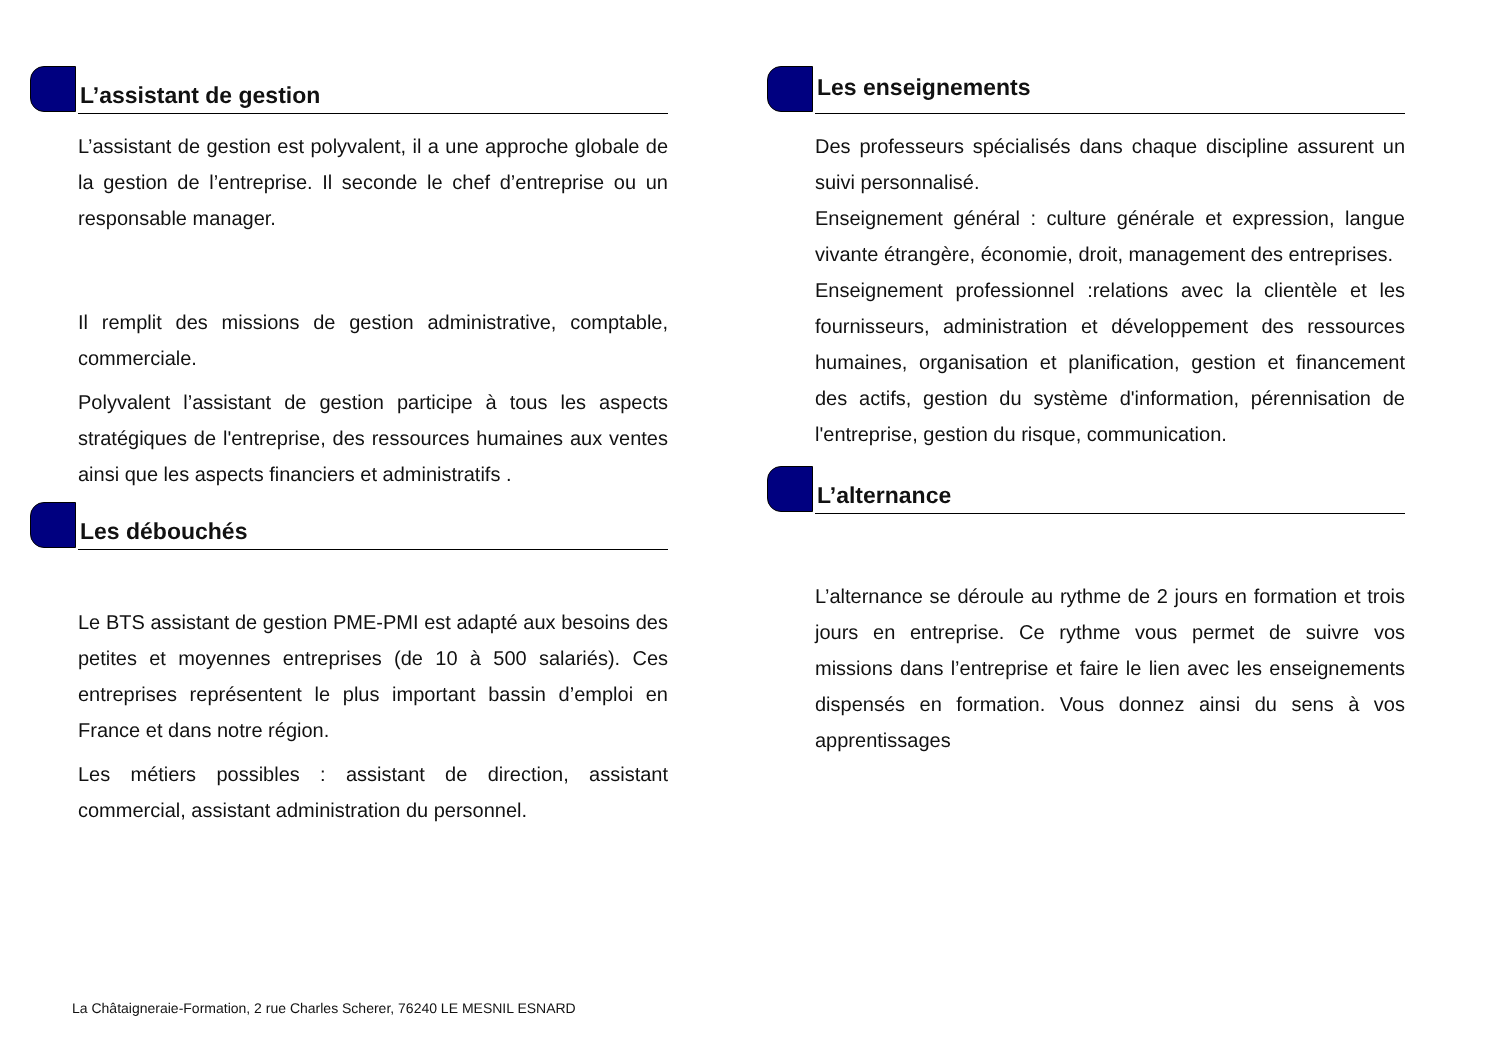L’assistant de gestion
L’assistant de gestion est polyvalent, il a une approche globale de la gestion de l’entreprise. Il seconde le chef d’entreprise ou un responsable manager.
Il remplit des missions de gestion administrative, comptable, commerciale.
Polyvalent l’assistant de gestion participe à tous les aspects stratégiques de l'entreprise, des ressources humaines aux ventes ainsi que les aspects financiers et administratifs .
Les débouchés
Le BTS assistant de gestion PME-PMI est adapté aux besoins des petites et moyennes entreprises (de 10 à 500 salariés). Ces entreprises représentent le plus important bassin d’emploi en France et dans notre région.
Les métiers possibles : assistant de direction, assistant commercial, assistant administration du personnel.
Les enseignements
Des professeurs spécialisés dans chaque discipline assurent un suivi personnalisé.
Enseignement général : culture générale et expression, langue vivante étrangère, économie, droit, management des entreprises.
Enseignement professionnel :relations avec la clientèle et les fournisseurs, administration et développement des ressources humaines, organisation et planification, gestion et financement des actifs, gestion du système d'information, pérennisation de l'entreprise, gestion du risque, communication.
L’alternance
L’alternance se déroule au rythme de 2 jours en formation et trois jours en entreprise. Ce rythme vous permet de suivre vos missions dans l’entreprise et faire le lien avec les enseignements dispensés en formation. Vous donnez ainsi du sens à vos apprentissages
La Châtaigneraie-Formation, 2 rue Charles Scherer, 76240 LE MESNIL ESNARD